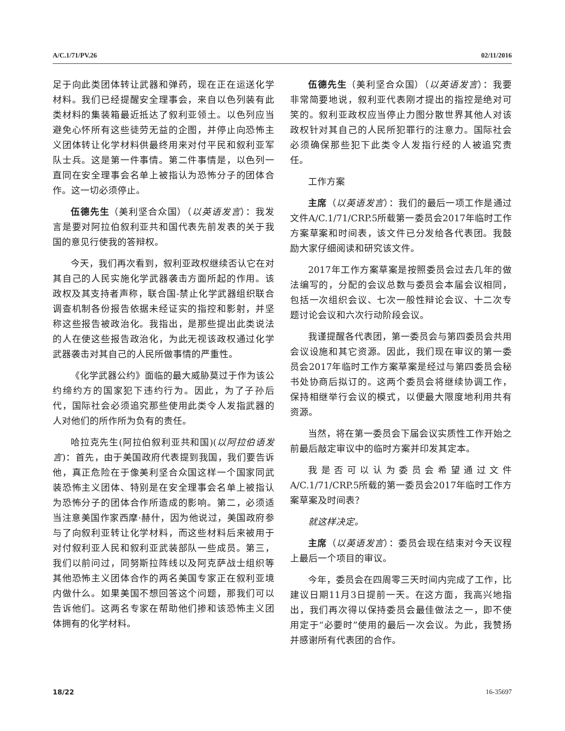A/C.1/71/PV.26 02/11/2016
足于向此类团体转让武器和弹药，现在正在运送化学材料。我们已经提醒安全理事会，来自以色列装有此类材料的集装箱最近抵达了叙利亚领土。以色列应当避免心怀所有这些徒劳无益的企图，并停止向恐怖主义团体转让化学材料供最终用来对付平民和叙利亚军队士兵。这是第一件事情。第二件事情是，以色列一直同在安全理事会名单上被指认为恐怖分子的团体合作。这一切必须停止。
伍德先生（美利坚合众国）（以英语发言）：我发言是要对阿拉伯叙利亚共和国代表先前发表的关于我国的意见行使我的答辩权。
今天，我们再次看到，叙利亚政权继续否认它在对其自己的人民实施化学武器袭击方面所起的作用。该政权及其支持者声称，联合国-禁止化学武器组织联合调查机制各份报告依据未经证实的指控和影射，并坚称这些报告被政治化。我指出，是那些提出此类说法的人在使这些报告政治化，为此无视该政权通过化学武器袭击对其自己的人民所做事情的严重性。
《化学武器公约》面临的最大威胁莫过于作为该公约缔约方的国家犯下违约行为。因此，为了子孙后代，国际社会必须追究那些使用此类令人发指武器的人对他们的所作所为负有的责任。
哈拉克先生(阿拉伯叙利亚共和国)(以阿拉伯语发言)：首先，由于美国政府代表提到我国，我们要告诉他，真正危险在于像美利坚合众国这样一个国家同武装恐怖主义团体、特别是在安全理事会名单上被指认为恐怖分子的团体合作所造成的影响。第二，必须适当注意美国作家西摩·赫什，因为他说过，美国政府参与了向叙利亚转让化学材料，而这些材料后来被用于对付叙利亚人民和叙利亚武装部队一些成员。第三，我们以前问过，同努斯拉阵线以及阿克萨战士组织等其他恐怖主义团体合作的两名美国专家正在叙利亚境内做什么。如果美国不想回答这个问题，那我们可以告诉他们。这两名专家在帮助他们掺和该恐怖主义团体拥有的化学材料。
伍德先生（美利坚合众国）（以英语发言）：我要非常简要地说，叙利亚代表刚才提出的指控是绝对可笑的。叙利亚政权应当停止力图分散世界其他人对该政权针对其自己的人民所犯罪行的注意力。国际社会必须确保那些犯下此类令人发指行经的人被追究责任。
工作方案
主席（以英语发言）：我们的最后一项工作是通过文件A/C.1/71/CRP.5所载第一委员会2017年临时工作方案草案和时间表，该文件已分发给各代表团。我鼓励大家仔细阅读和研究该文件。
2017年工作方案草案是按照委员会过去几年的做法编写的，分配的会议总数与委员会本届会议相同，包括一次组织会议、七次一般性辩论会议、十二次专题讨论会议和六次行动阶段会议。
我谨提醒各代表团，第一委员会与第四委员会共用会议设施和其它资源。因此，我们现在审议的第一委员会2017年临时工作方案草案是经过与第四委员会秘书处协商后拟订的。这两个委员会将继续协调工作，保持相继举行会议的模式，以便最大限度地利用共有资源。
当然，将在第一委员会下届会议实质性工作开始之前最后敲定审议中的临时方案并印发其定本。
我是否可以认为委员会希望通过文件A/C.1/71/CRP.5所载的第一委员会2017年临时工作方案草案及时间表？
就这样决定。
主席（以英语发言）：委员会现在结束对今天议程上最后一个项目的审议。
今年，委员会在四周零三天时间内完成了工作，比建议日期11月3日提前一天。在这方面，我高兴地指出，我们再次得以保持委员会最佳做法之一，即不使用定于“必要时”使用的最后一次会议。为此，我赞扬并感谢所有代表团的合作。
18/22 16-35697